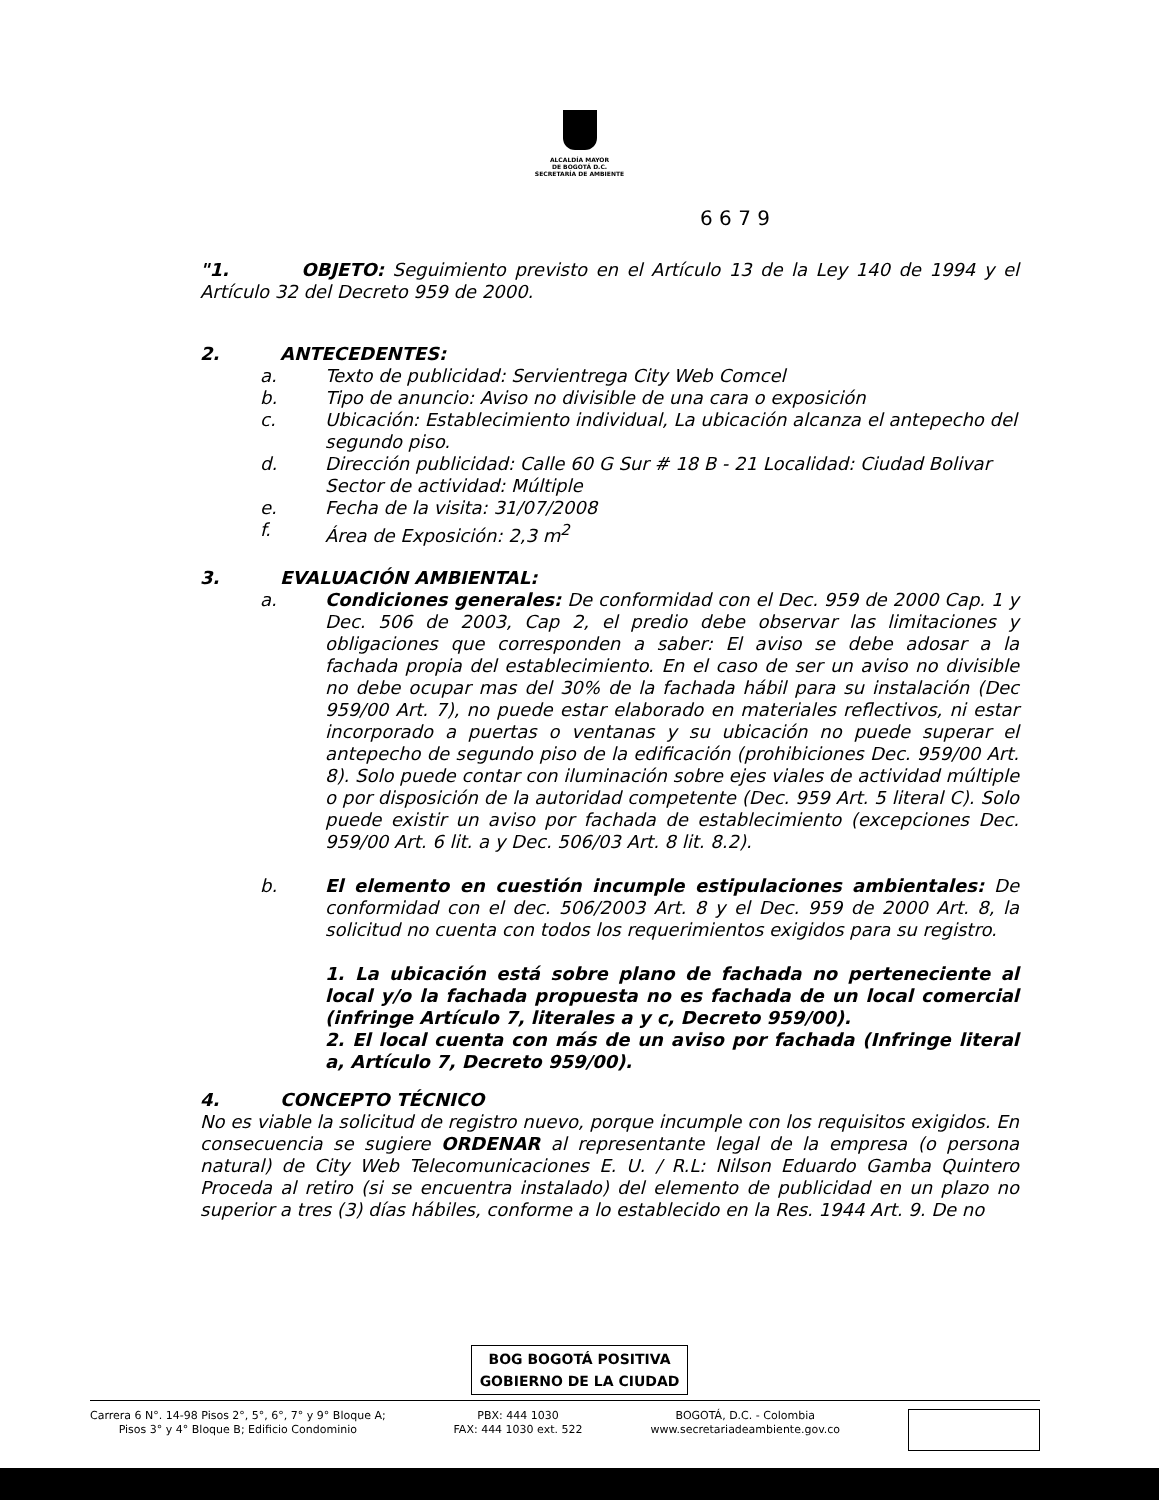ALCALDÍA MAYOR
DE BOGOTÁ D.C.
SECRETARÍA DE AMBIENTE
6 6 7 9
"1. OBJETO: Seguimiento previsto en el Artículo 13 de la Ley 140 de 1994 y el Artículo 32 del Decreto 959 de 2000.
2. ANTECEDENTES:
a. Texto de publicidad: Servientrega City Web Comcel
b. Tipo de anuncio: Aviso no divisible de una cara o exposición
c. Ubicación: Establecimiento individual, La ubicación alcanza el antepecho del segundo piso.
d. Dirección publicidad: Calle 60 G Sur # 18 B - 21 Localidad: Ciudad Bolivar Sector de actividad: Múltiple
e. Fecha de la visita: 31/07/2008
f. Área de Exposición: 2,3 m<sup>2</sup>
3. EVALUACIÓN AMBIENTAL:
a. Condiciones generales: De conformidad con el Dec. 959 de 2000 Cap. 1 y Dec. 506 de 2003, Cap 2, el predio debe observar las limitaciones y obligaciones que corresponden a saber: El aviso se debe adosar a la fachada propia del establecimiento. En el caso de ser un aviso no divisible no debe ocupar mas del 30% de la fachada hábil para su instalación (Dec 959/00 Art. 7), no puede estar elaborado en materiales reflectivos, ni estar incorporado a puertas o ventanas y su ubicación no puede superar el antepecho de segundo piso de la edificación (prohibiciones Dec. 959/00 Art. 8). Solo puede contar con iluminación sobre ejes viales de actividad múltiple o por disposición de la autoridad competente (Dec. 959 Art. 5 literal C). Solo puede existir un aviso por fachada de establecimiento (excepciones Dec. 959/00 Art. 6 lit. a y Dec. 506/03 Art. 8 lit. 8.2).
b. El elemento en cuestión incumple estipulaciones ambientales: De conformidad con el dec. 506/2003 Art. 8 y el Dec. 959 de 2000 Art. 8, la solicitud no cuenta con todos los requerimientos exigidos para su registro.
1. La ubicación está sobre plano de fachada no perteneciente al local y/o la fachada propuesta no es fachada de un local comercial (infringe Artículo 7, literales a y c, Decreto 959/00).
2. El local cuenta con más de un aviso por fachada (Infringe literal a, Artículo 7, Decreto 959/00).
4. CONCEPTO TÉCNICO
No es viable la solicitud de registro nuevo, porque incumple con los requisitos exigidos. En consecuencia se sugiere ORDENAR al representante legal de la empresa (o persona natural) de City Web Telecomunicaciones E. U. / R.L: Nilson Eduardo Gamba Quintero Proceda al retiro (si se encuentra instalado) del elemento de publicidad en un plazo no superior a tres (3) días hábiles, conforme a lo establecido en la Res. 1944 Art. 9. De no
BOG BOGOTÁ POSITIVA
GOBIERNO DE LA CIUDAD
Carrera 6 N°. 14-98 Pisos 2°, 5°, 6°, 7° y 9° Bloque A;
Pisos 3° y 4° Bloque B; Edificio Condominio
PBX: 444 1030
FAX: 444 1030 ext. 522
BOGOTÁ, D.C. - Colombia
www.secretariadeambiente.gov.co